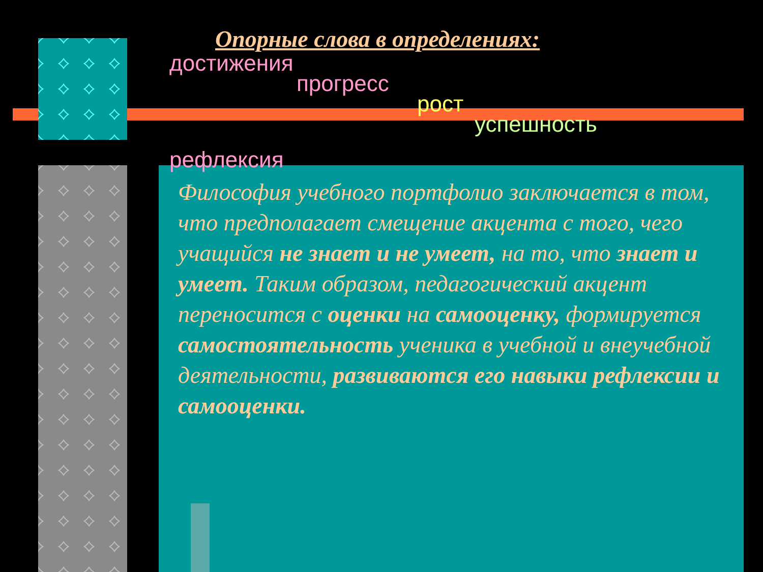Опорные слова в определениях:
достижения
прогресс
рост
успешность
рефлексия
Философия учебного портфолио заключается в том, что предполагает смещение акцента с того, чего учащийся не знает и не умеет, на то, что знает и умеет. Таким образом, педагогический акцент переносится с оценки на самооценку, формируется самостоятельность ученика в учебной и внеучебной деятельности, развиваются его навыки рефлексии и самооценки.